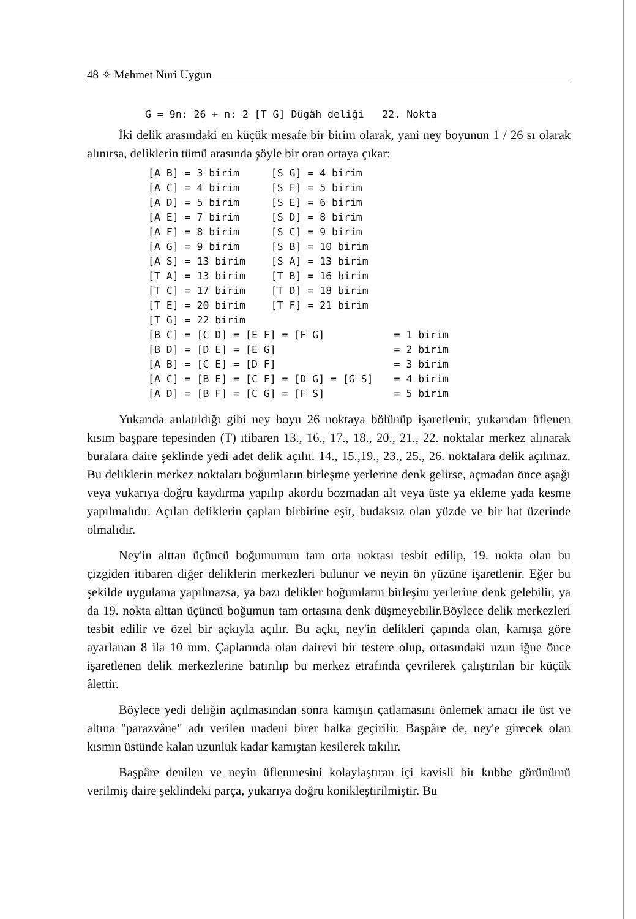48 ✧ Mehmet Nuri Uygun
G = 9n: 26 + n: 2 [T G] Dügâh deliği 22. Nokta
İki delik arasındaki en küçük mesafe bir birim olarak, yani ney boyunun 1 / 26 sı olarak alınırsa, deliklerin tümü arasında şöyle bir oran ortaya çıkar:
| [A B] = 3 birim | [S G] = 4 birim | |
| [A C] = 4 birim | [S F] = 5 birim | |
| [A D] = 5 birim | [S E] = 6 birim | |
| [A E] = 7 birim | [S D] = 8 birim | |
| [A F] = 8 birim | [S C] = 9 birim | |
| [A G] = 9 birim | [S B] = 10 birim | |
| [A S] = 13 birim | [S A] = 13 birim | |
| [T A] = 13 birim | [T B] = 16 birim | |
| [T C] = 17 birim | [T D] = 18 birim | |
| [T E] = 20 birim | [T F] = 21 birim | |
| [T G] = 22 birim | | |
| [B C] = [C D] = [E F] = [F G] | | = 1 birim |
| [B D] = [D E] = [E G] | | = 2 birim |
| [A B] = [C E] = [D F] | | = 3 birim |
| [A C] = [B E] = [C F] = [D G] = [G S] | | = 4 birim |
| [A D] = [B F] = [C G] = [F S] | | = 5 birim |
Yukarıda anlatıldığı gibi ney boyu 26 noktaya bölünüp işaretlenir, yukarıdan üflenen kısım başpare tepesinden (T) itibaren 13., 16., 17., 18., 20., 21., 22. noktalar merkez alınarak buralara daire şeklinde yedi adet delik açılır. 14., 15.,19., 23., 25., 26. noktalara delik açılmaz. Bu deliklerin merkez noktaları boğumların birleşme yerlerine denk gelirse, açmadan önce aşağı veya yukarıya doğru kaydırma yapılıp akordu bozmadan alt veya üste ya ekleme yada kesme yapılmalıdır. Açılan deliklerin çapları birbirine eşit, budaksız olan yüzde ve bir hat üzerinde olmalıdır.
Ney'in alttan üçüncü boğumumun tam orta noktası tesbit edilip, 19. nokta olan bu çizgiden itibaren diğer deliklerin merkezleri bulunur ve neyin ön yüzüne işaretlenir. Eğer bu şekilde uygulama yapılmazsa, ya bazı delikler boğumların birleşim yerlerine denk gelebilir, ya da 19. nokta alttan üçüncü boğumun tam ortasına denk düşmeyebilir.Böylece delik merkezleri tesbit edilir ve özel bir açkıyla açılır. Bu açkı, ney'in delikleri çapında olan, kamışa göre ayarlanan 8 ila 10 mm. Çaplarında olan dairevi bir testere olup, ortasındaki uzun iğne önce işaretlenen delik merkezlerine batırılıp bu merkez etrafında çevrilerek çalıştırılan bir küçük âlettir.
Böylece yedi deliğin açılmasından sonra kamışın çatlamasını önlemek amacı ile üst ve altına "parazvâne" adı verilen madeni birer halka geçirilir. Başpâre de, ney'e girecek olan kısmın üstünde kalan uzunluk kadar kamıştan kesilerek takılır.
Başpâre denilen ve neyin üflenmesini kolaylaştıran içi kavisli bir kubbe görünümü verilmiş daire şeklindeki parça, yukarıya doğru konikleştirilmiştir. Bu